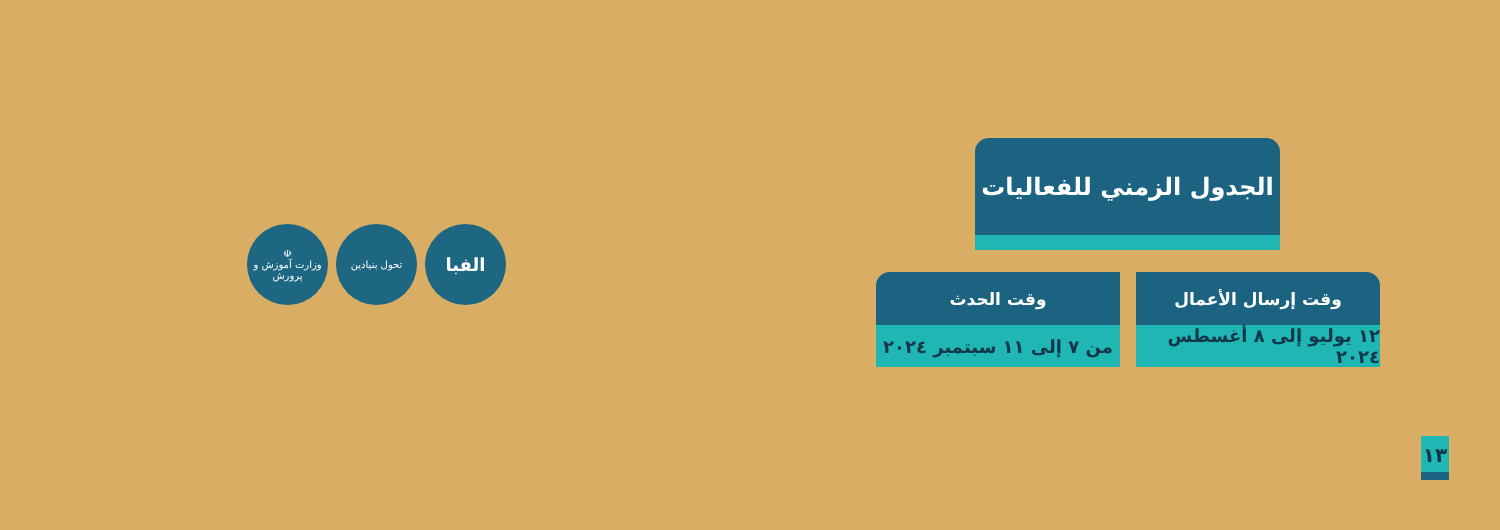الجدول الزمني للفعاليات
وقت إرسال الأعمال
١٢ يوليو إلى ٨ أغسطس ٢٠٢٤
وقت الحدث
من ٧ إلى ١١ سبتمبر ٢٠٢٤
☫
وزارت آموزش و پرورش
تحول بنیادین
الفبا
١٣